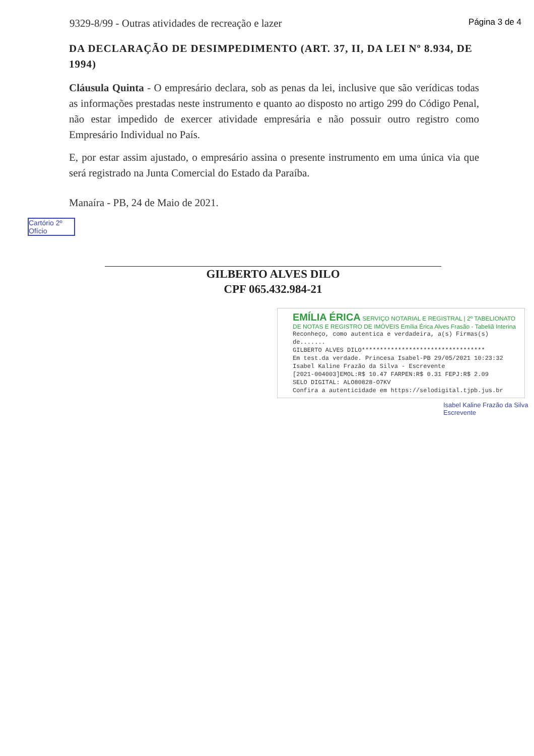9329-8/99 - Outras atividades de recreação e lazer Página 3 de 4
DA DECLARAÇÃO DE DESIMPEDIMENTO (ART. 37, II, DA LEI Nº 8.934, DE 1994)
Cláusula Quinta - O empresário declara, sob as penas da lei, inclusive que são verídicas todas as informações prestadas neste instrumento e quanto ao disposto no artigo 299 do Código Penal, não estar impedido de exercer atividade empresária e não possuir outro registro como Empresário Individual no País.
E, por estar assim ajustado, o empresário assina o presente instrumento em uma única via que será registrado na Junta Comercial do Estado da Paraíba.
Manaíra - PB, 24 de Maio de 2021.
Cartório 2º Ofício
GILBERTO ALVES DILO
CPF 065.432.984-21
EMÍLIA ÉRICA SERVIÇO NOTARIAL E REGISTRAL | 2º TABELIONATO DE NOTAS E REGISTRO DE IMÓVEIS Emília Érica Alves Frasão - Tabeliã Interina
Reconheço, como autentica e verdadeira, a(s) Firmas(s) de.......
GILBERTO ALVES DILO**********************************
Em test.da verdade. Princesa Isabel-PB 29/05/2021 10:23:32
Isabel Kaline Frazão da Silva - Escrevente
[2021-004003]EMOL:R$ 10.47 FARPEN:R$ 0.31 FEPJ:R$ 2.09
SELO DIGITAL: ALO80828-O7KV
Confira a autenticidade em https://selodigital.tjpb.jus.br
Isabel Kaline Frazão da Silva Escrevente